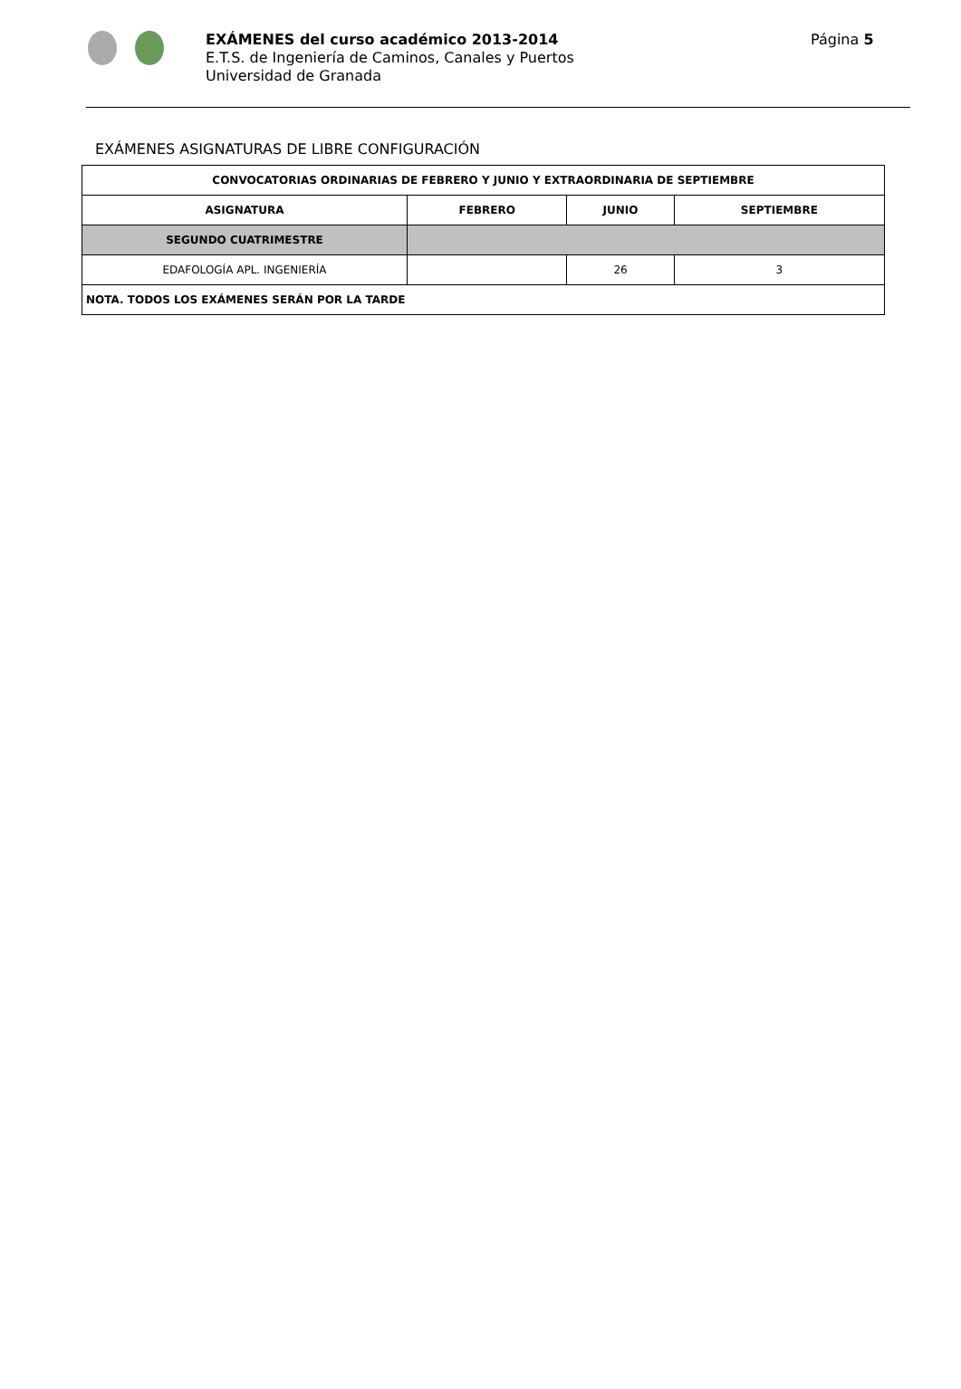EXÁMENES del curso académico 2013-2014
E.T.S. de Ingeniería de Caminos, Canales y Puertos
Universidad de Granada
Página 5
EXÁMENES ASIGNATURAS DE LIBRE CONFIGURACIÓN
| CONVOCATORIAS ORDINARIAS DE FEBRERO Y JUNIO Y EXTRAORDINARIA DE SEPTIEMBRE | | | |
| --- | --- | --- | --- |
| ASIGNATURA | FEBRERO | JUNIO | SEPTIEMBRE |
| SEGUNDO CUATRIMESTRE | | | |
| EDAFOLOGÍA APL. INGENIERÍA | | 26 | 3 |
| NOTA. TODOS LOS EXÁMENES SERÁN POR LA TARDE | | | |